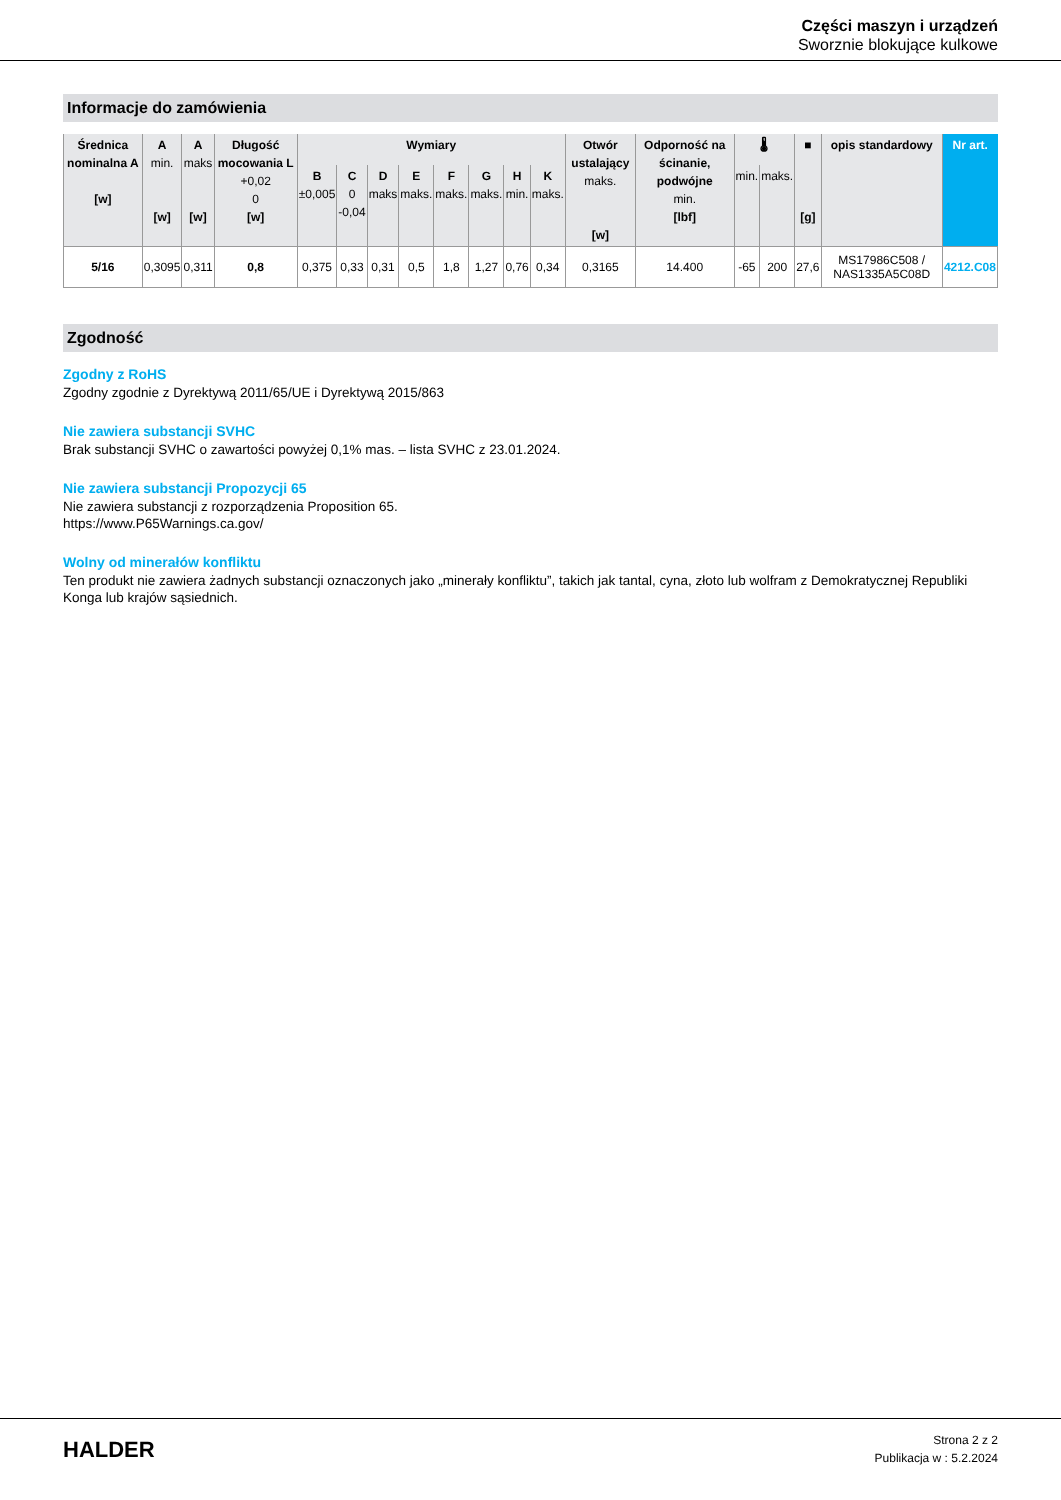Części maszyn i urządzeń
Sworznie blokujące kulkowe
Informacje do zamówienia
| Średnica nominalna A [w] | A min. [w] | A maks [w] | Długość mocowania L +0,02 0 [w] | Wymiary | | | | | | | | Otwór ustalający maks. [w] | Odporność na ścinanie, podwójne min. [lbf] | 🌡 | | ■ [g] | opis standardowy | Nr art. |
| --- | --- | --- | --- | --- | --- | --- | --- | --- | --- | --- | --- | --- | --- | --- | --- | --- | --- | --- |
| | | | | B ±0,005 | C 0 -0,04 | D maks | E maks. | F maks. | G maks. | H min. | K maks. | | | min. | maks. | | | |
| 5/16 | 0,3095 | 0,311 | 0,8 | 0,375 | 0,33 | 0,31 | 0,5 | 1,8 | 1,27 | 0,76 | 0,34 | 0,3165 | 14.400 | -65 | 200 | 27,6 | MS17986C508 / NAS1335A5C08D | 4212.C08 |
Zgodność
Zgodny z RoHS
Zgodny zgodnie z Dyrektywą 2011/65/UE i Dyrektywą 2015/863
Nie zawiera substancji SVHC
Brak substancji SVHC o zawartości powyżej 0,1% mas. – lista SVHC z 23.01.2024.
Nie zawiera substancji Propozycji 65
Nie zawiera substancji z rozporządzenia Proposition 65.
https://www.P65Warnings.ca.gov/
Wolny od minerałów konfliktu
Ten produkt nie zawiera żadnych substancji oznaczonych jako „minerały konfliktu”, takich jak tantal, cyna, złoto lub wolfram z Demokratycznej Republiki Konga lub krajów sąsiednich.
HALDER
Strona 2 z 2
Publikacja w : 5.2.2024